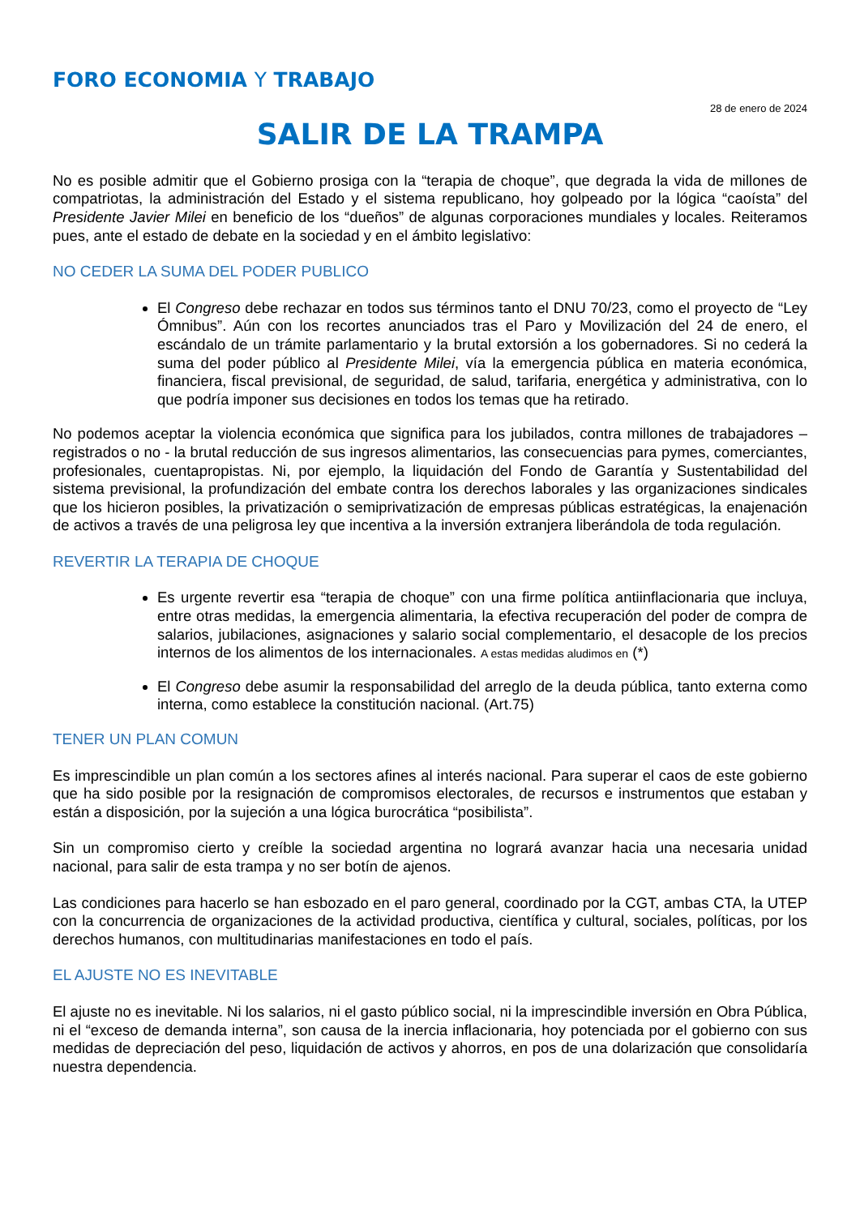FORO ECONOMIA Y TRABAJO
28 de enero de 2024
SALIR DE LA TRAMPA
No es posible admitir que el Gobierno prosiga con la “terapia de choque”, que degrada la vida de millones de compatriotas, la administración del Estado y el sistema republicano, hoy golpeado por la lógica “caoísta” del Presidente Javier Milei en beneficio de los “dueños” de algunas corporaciones mundiales y locales. Reiteramos pues, ante el estado de debate en la sociedad y en el ámbito legislativo:
NO CEDER LA SUMA DEL PODER PUBLICO
El Congreso debe rechazar en todos sus términos tanto el DNU 70/23, como el proyecto de “Ley Ómnibus”. Aún con los recortes anunciados tras el Paro y Movilización del 24 de enero, el escándalo de un trámite parlamentario y la brutal extorsión a los gobernadores. Si no cederá la suma del poder público al Presidente Milei, vía la emergencia pública en materia económica, financiera, fiscal previsional, de seguridad, de salud, tarifaria, energética y administrativa, con lo que podría imponer sus decisiones en todos los temas que ha retirado.
No podemos aceptar la violencia económica que significa para los jubilados, contra millones de trabajadores – registrados o no - la brutal reducción de sus ingresos alimentarios, las consecuencias para pymes, comerciantes, profesionales, cuentapropistas. Ni, por ejemplo, la liquidación del Fondo de Garantía y Sustentabilidad del sistema previsional, la profundización del embate contra los derechos laborales y las organizaciones sindicales que los hicieron posibles, la privatización o semiprivatización de empresas públicas estratégicas, la enajenación de activos a través de una peligrosa ley que incentiva a la inversión extranjera liberándola de toda regulación.
REVERTIR LA TERAPIA DE CHOQUE
Es urgente revertir esa “terapia de choque” con una firme política antiinflacionaria que incluya, entre otras medidas, la emergencia alimentaria, la efectiva recuperación del poder de compra de salarios, jubilaciones, asignaciones y salario social complementario, el desacople de los precios internos de los alimentos de los internacionales. A estas medidas aludimos en (*)
El Congreso debe asumir la responsabilidad del arreglo de la deuda pública, tanto externa como interna, como establece la constitución nacional. (Art.75)
TENER UN PLAN COMUN
Es imprescindible un plan común a los sectores afines al interés nacional. Para superar el caos de este gobierno que ha sido posible por la resignación de compromisos electorales, de recursos e instrumentos que estaban y están a disposición, por la sujeción a una lógica burocrática “posibilista”.
Sin un compromiso cierto y creíble la sociedad argentina no logrará avanzar hacia una necesaria unidad nacional, para salir de esta trampa y no ser botín de ajenos.
Las condiciones para hacerlo se han esbozado en el paro general, coordinado por la CGT, ambas CTA, la UTEP con la concurrencia de organizaciones de la actividad productiva, científica y cultural, sociales, políticas, por los derechos humanos, con multitudinarias manifestaciones en todo el país.
EL AJUSTE NO ES INEVITABLE
El ajuste no es inevitable. Ni los salarios, ni el gasto público social, ni la imprescindible inversión en Obra Pública, ni el “exceso de demanda interna”, son causa de la inercia inflacionaria, hoy potenciada por el gobierno con sus medidas de depreciación del peso, liquidación de activos y ahorros, en pos de una dolarización que consolidaría nuestra dependencia.